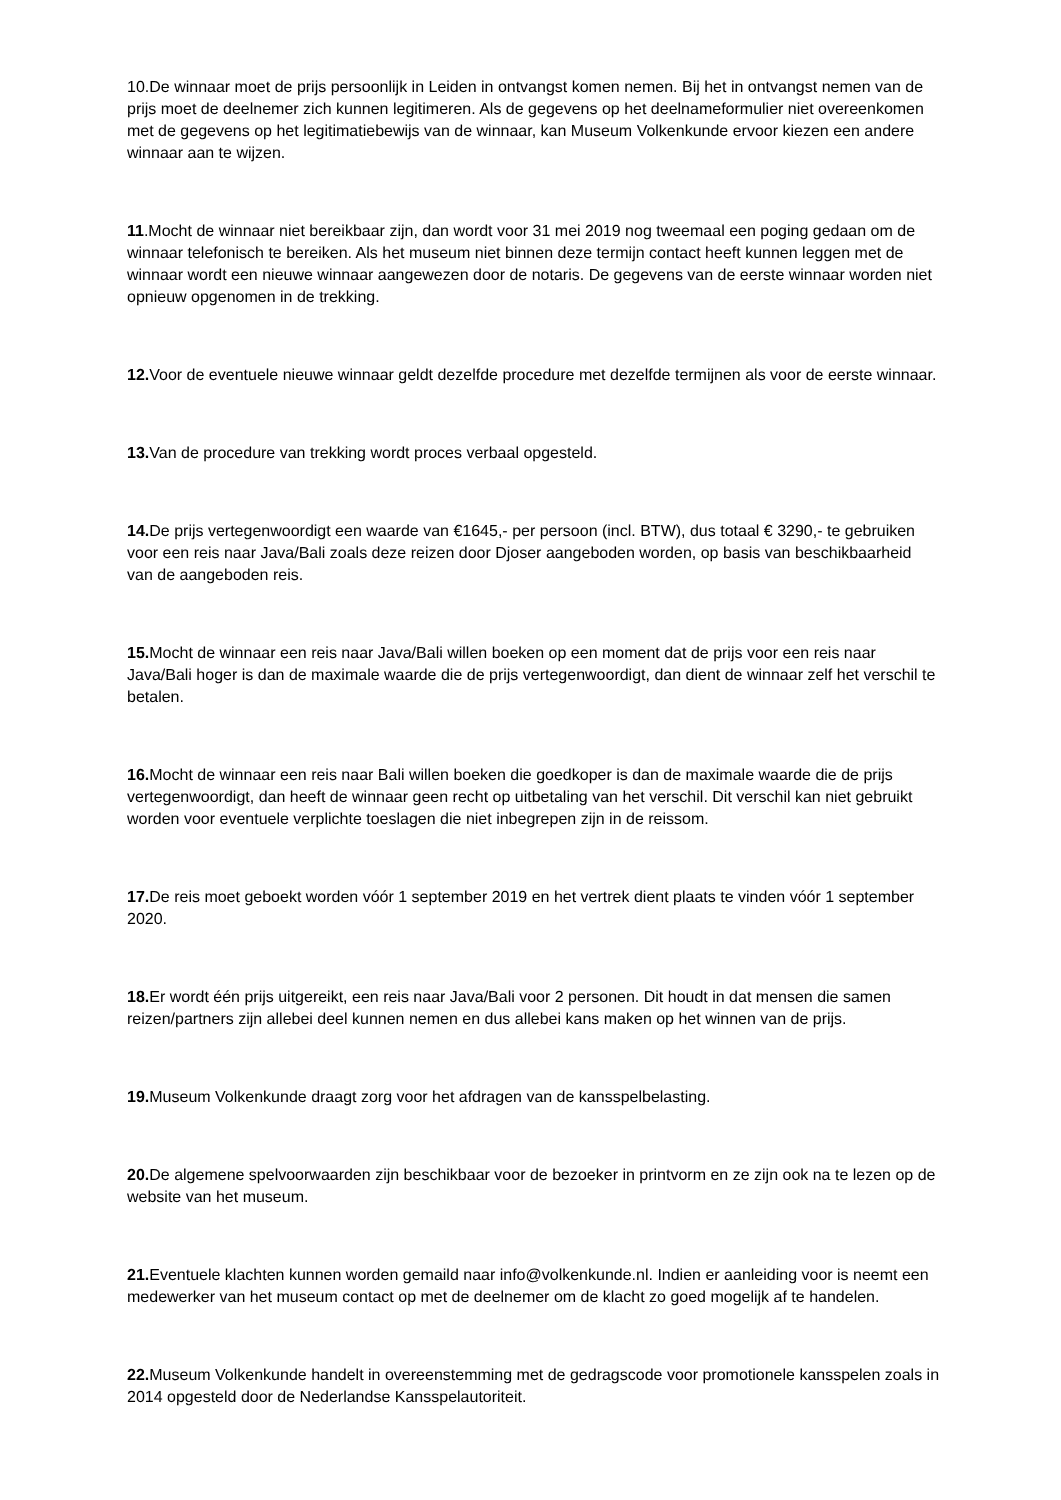10.De winnaar moet de prijs persoonlijk in Leiden in ontvangst komen nemen. Bij het in ontvangst nemen van de prijs moet de deelnemer zich kunnen legitimeren. Als de gegevens op het deelnameformulier niet overeenkomen met de gegevens op het legitimatiebewijs van de winnaar, kan Museum Volkenkunde ervoor kiezen een andere winnaar aan te wijzen.
11.Mocht de winnaar niet bereikbaar zijn, dan wordt voor 31 mei 2019 nog tweemaal een poging gedaan om de winnaar telefonisch te bereiken. Als het museum niet binnen deze termijn contact heeft kunnen leggen met de winnaar wordt een nieuwe winnaar aangewezen door de notaris. De gegevens van de eerste winnaar worden niet opnieuw opgenomen in de trekking.
12. Voor de eventuele nieuwe winnaar geldt dezelfde procedure met dezelfde termijnen als voor de eerste winnaar.
13. Van de procedure van trekking wordt proces verbaal opgesteld.
14. De prijs vertegenwoordigt een waarde van €1645,- per persoon (incl. BTW), dus totaal € 3290,- te gebruiken voor een reis naar Java/Bali zoals deze reizen door Djoser aangeboden worden, op basis van beschikbaarheid van de aangeboden reis.
15. Mocht de winnaar een reis naar Java/Bali willen boeken op een moment dat de prijs voor een reis naar Java/Bali hoger is dan de maximale waarde die de prijs vertegenwoordigt, dan dient de winnaar zelf het verschil te betalen.
16. Mocht de winnaar een reis naar Bali willen boeken die goedkoper is dan de maximale waarde die de prijs vertegenwoordigt, dan heeft de winnaar geen recht op uitbetaling van het verschil. Dit verschil kan niet gebruikt worden voor eventuele verplichte toeslagen die niet inbegrepen zijn in de reissom.
17. De reis moet geboekt worden vóór 1 september 2019 en het vertrek dient plaats te vinden vóór 1 september 2020.
18. Er wordt één prijs uitgereikt, een reis naar Java/Bali voor 2 personen. Dit houdt in dat mensen die samen reizen/partners zijn allebei deel kunnen nemen en dus allebei kans maken op het winnen van de prijs.
19. Museum Volkenkunde draagt zorg voor het afdragen van de kansspelbelasting.
20. De algemene spelvoorwaarden zijn beschikbaar voor de bezoeker in printvorm en ze zijn ook na te lezen op de website van het museum.
21. Eventuele klachten kunnen worden gemaild naar info@volkenkunde.nl. Indien er aanleiding voor is neemt een medewerker van het museum contact op met de deelnemer om de klacht zo goed mogelijk af te handelen.
22. Museum Volkenkunde handelt in overeenstemming met de gedragscode voor promotionele kansspelen zoals in 2014 opgesteld door de Nederlandse Kansspelautoriteit.